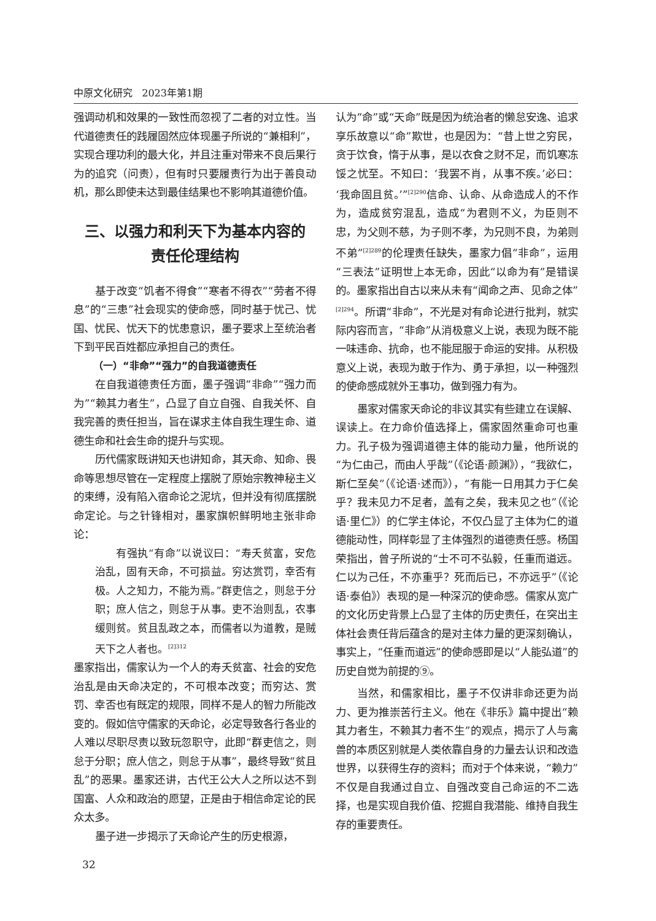中原文化研究 2023年第1期
强调动机和效果的一致性而忽视了二者的对立性。当代道德责任的践履固然应体现墨子所说的“兼相利”，实现合理功利的最大化，并且注重对带来不良后果行为的追究（问责），但有时只要履责行为出于善良动机，那么即使未达到最佳结果也不影响其道德价值。
三、以强力和利天下为基本内容的
责任伦理结构
基于改变“饥者不得食”“寒者不得衣”“劳者不得息”的“三患”社会现实的使命感，同时基于忧己、忧国、忧民、忧天下的忧患意识，墨子要求上至统治者下到平民百姓都应承担自己的责任。
（一）“非命”“强力”的自我道德责任
在自我道德责任方面，墨子强调“非命”“强力而为”“赖其力者生”，凸显了自立自强、自我关怀、自我完善的责任担当，旨在谋求主体自我生理生命、道德生命和社会生命的提升与实现。
历代儒家既讲知天也讲知命，其天命、知命、畏命等思想尽管在一定程度上摆脱了原始宗教神秘主义的束缚，没有陷入宿命论之泥坑，但并没有彻底摆脱命定论。与之针锋相对，墨家旗帜鲜明地主张非命论：
有强执“有命”以说议曰：“寿夭贫富，安危治乱，固有天命，不可损益。穷达赏罚，幸否有极。人之知力，不能为焉。”群吏信之，则怠于分职；庶人信之，则怠于从事。吏不治则乱，农事缓则贫。贫且乱政之本，而儒者以为道教，是贼天下之人者也。<sup>[2]312</sup>
墨家指出，儒家认为一个人的寿夭贫富、社会的安危治乱是由天命决定的，不可根本改变；而穷达、赏罚、幸否也有既定的规限，同样不是人的智力所能改变的。假如信守儒家的天命论，必定导致各行各业的人难以尽职尽责以致玩忽职守，此即“群吏信之，则怠于分职；庶人信之，则怠于从事”，最终导致“贫且乱”的恶果。墨家还讲，古代王公大人之所以达不到国富、人众和政治的愿望，正是由于相信命定论的民众太多。
墨子进一步揭示了天命论产生的历史根源，
认为“命”或“天命”既是因为统治者的懒怠安逸、追求享乐故意以“命”欺世，也是因为：“昔上世之穷民，贪于饮食，惰于从事，是以衣食之财不足，而饥寒冻馁之忧至。不知曰：‘我罢不肖，从事不疾。’必曰：‘我命固且贫。’”<sup>[2]290</sup>信命、认命、从命造成人的不作为，造成贫穷混乱，造成“为君则不义，为臣则不忠，为父则不慈，为子则不孝，为兄则不良，为弟则不弟”<sup>[2]289</sup>的伦理责任缺失，墨家力倡“非命”，运用“三表法”证明世上本无命，因此“以命为有”是错误的。墨家指出自古以来从未有“闻命之声、见命之体”<sup>[2]294</sup>。所谓“非命”，不光是对有命论进行批判，就实际内容而言，“非命”从消极意义上说，表现为既不能一味违命、抗命，也不能屈服于命运的安排。从积极意义上说，表现为敢于作为、勇于承担，以一种强烈的使命感成就外王事功，做到强力有为。
墨家对儒家天命论的非议其实有些建立在误解、误读上。在力命价值选择上，儒家固然重命可也重力。孔子极为强调道德主体的能动力量，他所说的“为仁由己，而由人乎哉”（《论语·颜渊》），“我欲仁，斯仁至矣”（《论语·述而》），“有能一日用其力于仁矣乎？我未见力不足者，盖有之矣，我未见之也”（《论语·里仁》）的仁学主体论，不仅凸显了主体为仁的道德能动性，同样彰显了主体强烈的道德责任感。杨国荣指出，曾子所说的“士不可不弘毅，任重而道远。仁以为己任，不亦重乎？死而后已，不亦远乎”（《论语·泰伯》）表现的是一种深沉的使命感。儒家从宽广的文化历史背景上凸显了主体的历史责任，在突出主体社会责任背后蕴含的是对主体力量的更深刻确认，事实上，“任重而道远”的使命感即是以“人能弘道”的历史自觉为前提的⑨。
当然，和儒家相比，墨子不仅讲非命还更为尚力、更为推崇苦行主义。他在《非乐》篇中提出“赖其力者生，不赖其力者不生”的观点，揭示了人与禽兽的本质区别就是人类依靠自身的力量去认识和改造世界，以获得生存的资料；而对于个体来说，“赖力”不仅是自我通过自立、自强改变自己命运的不二选择，也是实现自我价值、挖掘自我潜能、维持自我生存的重要责任。
32